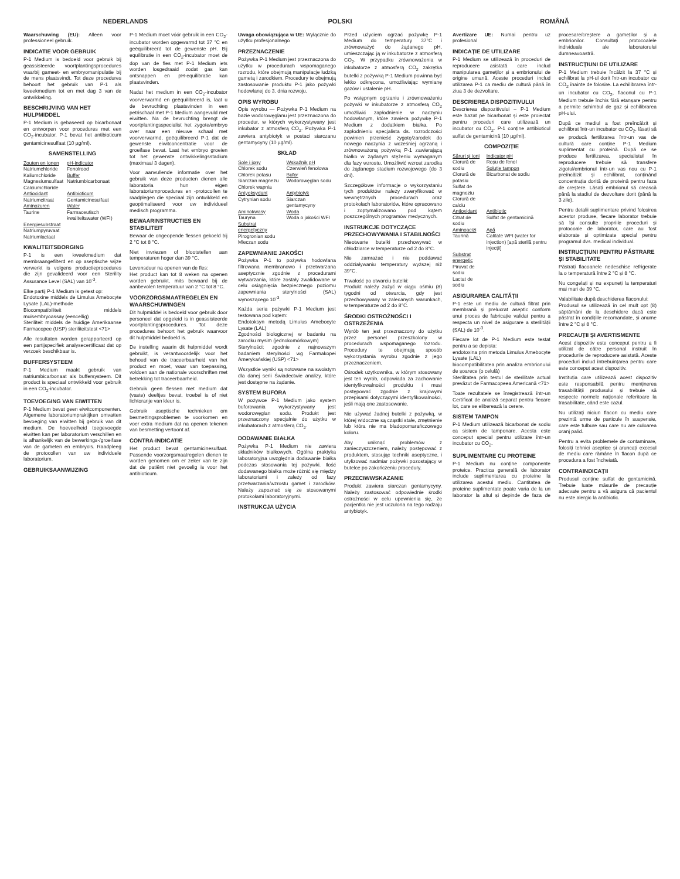NEDERLANDS
Waarschuwing (EU): Alleen voor professioneel gebruik.
INDICATIE VOOR GEBRUIK
P-1 Medium is bedoeld voor gebruik bij geassisteerde voortplantingsprocedures waarbij gameet- en embryomanipulatie bij de mens plaatsvindt. Tot deze procedures behoort het gebruik van P-1 als kweekmedium tot en met dag 3 van de ontwikkeling.
BESCHRIJVING VAN HET HULPMIDDEL
P-1 Medium is gebaseerd op bicarbonaat en ontworpen voor procedures met een CO<sub>2</sub>-incubator. P-1 bevat het antibioticum gentamicinesulfaat (10 µg/ml).
SAMENSTELLING
| Zouten en ionen | pH-indicator |
| --- | --- |
| Natriumchloride Kaliumchloride Magnesiumsulfaat Calciumchloride | Fenolrood Buffer Natriumbicarbonaat |
| Antioxidant | Antibioticum |
| Natriumcitraat | Gentamicinesulfaat |
| Aminozuren | Water |
| Taurine | Farmaceutisch kwaliteitswater (WFI) |
| Energiesubstraat | |
| Natriumpyruvaat Natriumlactaat | |
KWALITEITSBORGING
P-1 is een kweekmedium dat membraangefilterd en op aseptische wijze verwerkt is volgens productieprocedures die zijn gevalideerd voor een Sterility Assurance Level (SAL) van 10<sup>-3</sup>.
Elke partij P-1 Medium is getest op:
Endotoxine middels de Limulus Amebocyte Lysate (LAL)-methode
Biocompatibiliteit middels muisembryoassay (eencellig)
Steriliteit middels de huidige Amerikaanse Farmacopee (USP) steriliteitstest <71>
Alle resultaten worden gerapporteerd op een partijspecifiek analysecertificaat dat op verzoek beschikbaar is.
BUFFERSYSTEEM
P-1 Medium maakt gebruik van natriumbicarbonaat als buffersysteem. Dit product is speciaal ontwikkeld voor gebruik in een CO<sub>2</sub>-incubator.
TOEVOEGING VAN EIWITTEN
P-1 Medium bevat geen eiwitcomponenten. Algemene laboratoriumpraktijken omvatten bevoeging van eiwitten bij gebruik van dit medium. De hoeveelheid toegevoegde eiwitten kan per laboratorium verschillen en is afhankelijk van de bewerkings-/groeifase van de gameten en embryo's. Raadpleeg de protocollen van uw individuele laboratorium.
GEBRUIKSAANWIJZING
P-1 Medium moet vóór gebruik in een CO<sub>2</sub>-incubator worden opgewarmd tot 37 °C en geëquilibreerd tot de gewenste pH. Bij equilibratie in een CO<sub>2</sub>-incubator moet de dop van de fles met P-1 Medium iets worden losgedraaid zodat gas kan ontsnappen en pH-equilibratie kan plaatsvinden.
Nadat het medium in een CO<sub>2</sub>-incubator voorverwarmd en geëquilibreerd is, laat u de bevruchting plaatsvinden in een petrischaal met P-1 Medium aangevuld met eiwitten. Na de bevruchting brengt de voortplantingsspecialist het zygote/embryo over naar een nieuwe schaal met voorverwarmd, geëquilibreerd P-1 dat de gewenste eiwitconcentratie voor de groeifase bevat. Laat het embryo groeien tot het gewenste ontwikkelingsstadium (maximaal 3 dagen).
Voor aanvullende informatie over het gebruik van deze producten dienen alle laboratoria hun eigen laboratoriumprocedures en -protocollen te raadplegen die speciaal zijn ontwikkeld en geoptimaliseerd voor uw individueel medisch programma.
BEWAARINSTRUCTIES EN STABILITEIT
Bewaar de ongeopende flessen gekoeld bij 2 °C tot 8 °C.
Niet invriezen of blootstellen aan temperaturen hoger dan 39 °C.
Levensduur na openen van de fles:
Het product kan tot 8 weken na openen worden gebruikt, mits bewaard bij de aanbevolen temperatuur van 2 °C tot 8 °C.
VOORZORGSMAATREGELEN EN WAARSCHUWINGEN
Dit hulpmiddel is bedoeld voor gebruik door personeel dat opgeleid is in geassisteerde voortplantingsprocedures. Tot deze procedures behoort het gebruik waarvoor dit hulpmiddel bedoeld is.
De instelling waarin dit hulpmiddel wordt gebruikt, is verantwoordelijk voor het behoud van de traceerbaarheid van het product en moet, waar van toepassing, voldoen aan de nationale voorschriften met betrekking tot traceerbaarheid.
Gebruik geen flessen met medium dat (vaste) deeltjes bevat, troebel is of niet lichtoranje van kleur is.
Gebruik aseptische technieken om besmettingsproblemen te voorkomen en voer extra medium dat na openen tekenen van besmetting vertoont af.
CONTRA-INDICATIE
Het product bevat gentamicinesulfaat. Passende voorzorgsmaatregelen dienen te worden genomen om er zeker van te zijn dat de patiënt niet gevoelig is voor het antibioticum.
POLSKI
Uwaga obowiązująca w UE: Wyłącznie do użytku profesjonalnego
PRZEZNACZENIE
Pożywka P-1 Medium jest przeznaczona do użytku w procedurach wspomaganego rozrodu, które obejmują manipulacje ludzką gametą i zarodkiem. Procedury te obejmują zastosowanie produktu P-1 jako pożywki hodowlanej do 3. dnia rozwoju.
OPIS WYROBU
Opis wyrobu — Pożywka P-1 Medium na bazie wodorowęglanu jest przeznaczona do procedur, w których wykorzystywany jest inkubator z atmosferą CO<sub>2</sub>. Pożywka P-1 zawiera antybiotyk w postaci siarczanu gentamycyny (10 µg/ml).
SKŁAD
| Sole i jony | Wskaźnik pH |
| --- | --- |
| Chlorek sodu Chlorek potasu Siarczan magnezu Chlorek wapnia | Czerwień fenolowa Bufor Wodorowęglan sodu |
| Antyoksydant | Antybiotyk |
| Cytrynian sodu | Siarczan gentamycyny |
| Aminokwasy | Woda |
| Tauryna | Woda o jakości WFI |
| Substrat energetyczny | |
| Pirogronian sodu Mleczan sodu | |
ZAPEWNIANIE JAKOŚCI
Pożywka P-1 to pożywka hodowlana filtrowana membranowo i przetwarzana aseptycznie zgodnie z procedurami wytwarzania, które zostały zwalidowane w celu osiągnięcia bezpiecznego poziomu zapewniania sterylności (SAL) wynoszącego 10<sup>-3</sup>.
Każda seria pożywki P-1 Medium jest testowana pod kątem:
Endotoksyn metodą Limulus Amebocyte Lysate (LAL)
Zgodności biologicznej w badaniu na zarodku mysim (jednokomórkowym)
Sterylności; zgodnie z najnowszym badaniem sterylności wg Farmakopei Amerykańskiej (USP) <71>
Wszystkie wyniki są notowane na swoistym dla danej serii Świadectwie analizy, które jest dostępne na żądanie.
SYSTEM BUFORA
W pożywce P-1 Medium jako system buforowania wykorzystywany jest wodorowęglan sodu. Produkt jest przeznaczony specjalnie do użytku w inkubatorach z atmosferą CO<sub>2</sub>.
DODAWANIE BIAŁKA
Pożywka P-1 Medium nie zawiera składników białkowych. Ogólna praktyka laboratoryjna uwzględnia dodawanie białka podczas stosowania tej pożywki. Ilość dodawanego białka może różnić się między laboratoriami i zależy od fazy przetwarzania/wzrostu gamet i zarodków. Należy zapoznać się ze stosowanymi protokołami laboratoryjnymi.
INSTRUKCJA UŻYCIA
Przed użyciem ogrzać pożywkę P-1 Medium do temperatury 37°C i zrównoważyć do żądanego pH, umieszczając ją w inkubatorze z atmosferą CO<sub>2</sub>. W przypadku zrównoważenia w inkubatorze z atmosferą CO<sub>2</sub> zakrętka butelki z pożywką P-1 Medium powinna być lekko odkręcona, umożliwiając wymianę gazów i ustalenie pH.
Po wstępnym ogrzaniu i zrównoważeniu pożywki w inkubatorze z atmosferą CO<sub>2</sub> umożliwić zapłodnienie w naczyniu hodowlanym, które zawiera pożywkę P-1 Medium z dodatkiem białka. Po zapłodnieniu specjalista ds. rozrodczości powinien przenieść zygotę/zarodek do nowego naczynia z wcześniej ogrzaną i zrównoważoną pożywką P-1 zawierającą białko w żądanym stężeniu wymaganym dla fazy wzrostu. Umożliwić wzrost zarodka do żądanego stadium rozwojowego (do 3 dni).
Szczegółowe informacje o wykorzystaniu tych produktów należy zweryfikować w wewnętrznych procedurach oraz protokołach laboratoriów, które opracowano i zoptymalizowano pod kątem poszczególnych programów medycznych.
INSTRUKCJE DOTYCZĄCE PRZECHOWYWANIA I STABILNOŚCI
Nieotwarte butelki przechowywać w chłodziarce w temperaturze od 2 do 8°C.
Nie zamrażać i nie poddawać oddziaływaniu temperatury wyższej niż 39°C.
Trwałość po otwarciu butelki:
Produkt należy zużyć w ciągu ośmiu (8) tygodni od otwarcia, gdy jest przechowywany w zalecanych warunkach, w temperaturze od 2 do 8°C.
ŚRODKI OSTROŻNOŚCI I OSTRZEŻENIA
Wyrób ten jest przeznaczony do użytku przez personel przeszkolony w procedurach wspomaganego rozrodu. Procedury te obejmują sposób wykorzystania wyrobu zgodnie z jego przeznaczeniem.
Ośrodek użytkownika, w którym stosowany jest ten wyrób, odpowiada za zachowanie identyfikowalności produktu i musi postępować zgodnie z krajowymi przepisami dotyczącymi identyfikowalności, jeśli mają one zastosowanie.
Nie używać żadnej butelki z pożywką, w której widoczne są cząstki stałe, zmętnienie lub która nie ma bladopomarańczowego koloru.
Aby uniknąć problemów z zanieczyszczeniem, należy postępować z produktem, stosując techniki aseptyczne, i utylizować nadmiar pożywki pozostający w butelce po zakończeniu procedury.
PRZECIWWSKAZANIE
Produkt zawiera siarczan gentamycyny. Należy zastosować odpowiednie środki ostrożności w celu upewnienia się, że pacjentka nie jest uczulona na tego rodzaju antybiotyk.
ROMÂNĂ
Avertizare UE: Numai pentru uz profesional
INDICAȚIE DE UTILIZARE
P-1 Medium se utilizează în proceduri de reproducere asistată care includ manipularea gameților și a embrionului de origine umană. Aceste proceduri includ utilizarea P-1 ca mediu de cultură până în ziua 3 de dezvoltare.
DESCRIEREA DISPOZITIVULUI
Descrierea dispozitivului – P-1 Medium este bazat pe bicarbonat și este proiectat pentru proceduri care utilizează un incubator cu CO<sub>2</sub>. P-1 conține antibioticul sulfat de gentamicină (10 µg/ml).
COMPOZIȚIE
| Săruri și ioni | Indicator pH |
| --- | --- |
| Clorură de sodiu Clorură de potasiu Sulfat de magneziu Clorură de calciu | Roșu de fenol Soluție tampon Bicarbonat de sodiu |
| Antioxidant | Antibiotic |
| Citrat de sodiu | Sulfat de gentamicină |
| Aminoacizi | Apă |
| Taurină | Calitate WFI (water for injection) [apă sterilă pentru injecții] |
| Substrat energetic | |
| Piruvat de sodiu Lactat de sodiu | |
ASIGURAREA CALITĂȚII
P-1 este un mediu de cultură filtrat prin membrană și prelucrat aseptic conform unui proces de fabricație validat pentru a respecta un nivel de asigurare a sterilității (SAL) de 10<sup>-3</sup>.
Fiecare lot de P-1 Medium este testat pentru a se depista:
endotoxina prin metoda Limulus Amebocyte Lysate (LAL)
biocompatibilitatea prin analiza embrionului de șoarece (o celulă)
Sterilitatea prin testul de sterilitate actual prevăzut de Farmacopeea Americană <71>
Toate rezultatele se înregistrează într-un Certificat de analiză separat pentru fiecare lot, care se eliberează la cerere.
SISTEM TAMPON
P-1 Medium utilizează bicarbonat de sodiu ca sistem de tamponare. Acesta este conceput special pentru utilizare într-un incubator cu CO<sub>2</sub>.
SUPLIMENTARE CU PROTEINE
P-1 Medium nu conține componente proteice. Practica generală de laborator include suplimentarea cu proteine la utilizarea acestui mediu. Cantitatea de proteine suplimentate poate varia de la un laborator la altul și depinde de faza de procesare/creștere a gameților și a embrionilor. Consultați protocoalele individuale ale laboratorului dumneavoastră.
INSTRUCȚIUNI DE UTILIZARE
P-1 Medium trebuie încălzit la 37 °C și echilibrat la pH-ul dorit într-un incubator cu CO<sub>2</sub> înainte de folosire. La echilibrarea într-un incubator cu CO<sub>2</sub>, flaconul cu P-1 Medium trebuie închis fără etanșare pentru a permite schimbul de gaz și echilibrarea pH-ului.
După ce mediul a fost preîncălzit și echilibrat într-un incubator cu CO<sub>2</sub>, lăsați să se producă fertilizarea într-un vas de cultură care conține P-1 Medium suplimentat cu proteină. După ce se produce fertilizarea, specialistul în reproducere trebuie să transfere zigotul/embrionul într-un vas nou cu P-1 preîncălzit și echilibrat, conținând concentrația dorită de proteină pentru faza de creștere. Lăsați embrionul să crească până la stadiul de dezvoltare dorit (până la 3 zile).
Pentru detalii suplimentare privind folosirea acestor produse, fiecare laborator trebuie să își consulte propriile proceduri și protocoale de laborator, care au fost elaborate și optimizate special pentru programul dvs. medical individual.
INSTRUCȚIUNI PENTRU PĂSTRARE ȘI STABILITATE
Păstrați flacoanele nedeschise refrigerate la o temperatură între 2 °C și 8 °C.
Nu congelați și nu expuneți la temperaturi mai mari de 39 °C.
Valabilitate după deschiderea flaconului:
Produsul se utilizează în cel mult opt (8) săptămâni de la deschidere dacă este păstrat în condițiile recomandate, și anume între 2 °C și 8 °C.
PRECAUȚII ȘI AVERTISMENTE
Acest dispozitiv este conceput pentru a fi utilizat de către personal instruit în procedurile de reproducere asistată. Aceste proceduri includ întrebuințarea pentru care este conceput acest dispozitiv.
Instituția care utilizează acest dispozitiv este responsabilă pentru menținerea trasabilității produsului și trebuie să respecte normele naționale referitoare la trasabilitate, când este cazul.
Nu utilizați niciun flacon cu mediu care prezintă urme de particule în suspensie, care este tulbure sau care nu are culoarea oranj palid.
Pentru a evita problemele de contaminare, folosiți tehnici aseptice și aruncați excesul de mediu care rămâne în flacon după ce procedura a fost încheiată.
CONTRAINDICAȚII
Produsul conține sulfat de gentamicină. Trebuie luate măsurile de precauție adecvate pentru a vă asigura că pacientul nu este alergic la antibiotic.